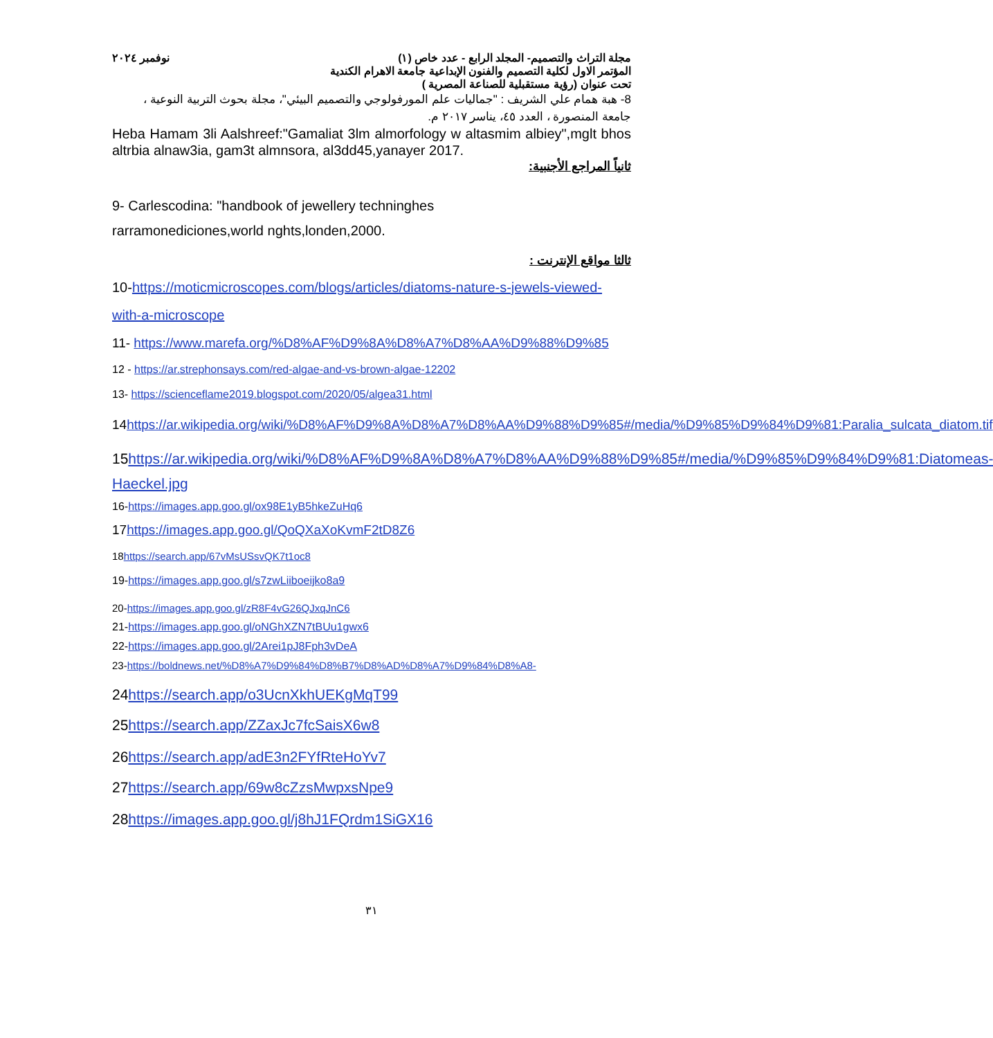مجلة التراث والتصميم- المجلد الرابع - عدد خاص (١)
المؤتمر الاول لكلية التصميم والفنون الإبداعية جامعة الاهرام الكندية
تحت عنوان (رؤية مستقبلية للصناعة المصرية )
نوفمبر ٢٠٢٤
8- هبة همام علي الشريف : "جماليات علم المورفولوجي والتصميم البيئي"، مجلة بحوث التربية النوعية ، جامعة المنصورة ، العدد ٤٥، يناسر ٢٠١٧ م.
Heba Hamam 3li Aalshreef:"Gamaliat 3lm almorfology w altasmim albiey",mglt bhos altrbia alnaw3ia, gam3t almnsora, al3dd45,yanayer 2017.
ثانياً المراجع الأجنبية:
9- Carlescodina: "handbook of jewellery techninghes
rarramonediciones,world nghts,londen,2000.
ثالثا مواقع الإنترنت :
10-https://moticmicroscopes.com/blogs/articles/diatoms-nature-s-jewels-viewed-with-a-microscope
11- https://www.marefa.org/%D8%AF%D9%8A%D8%A7%D8%AA%D9%88%D9%85
12 - https://ar.strephonsays.com/red-algae-and-vs-brown-algae-12202
13- https://scienceflame2019.blogspot.com/2020/05/algea31.html
14https://ar.wikipedia.org/wiki/%D8%AF%D9%8A%D8%A7%D8%AA%D9%88%D9%85#/media/%D9%85%D9%84%D9%81:Paralia_sulcata_diatom.tif
15https://ar.wikipedia.org/wiki/%D8%AF%D9%8A%D8%A7%D8%AA%D9%88%D9%85#/media/%D9%85%D9%84%D9%81:Diatomeas-Haeckel.jpg
16-https://images.app.goo.gl/ox98E1yB5hkeZuHq6
17https://images.app.goo.gl/QoQXaXoKvmF2tD8Z6
18https://search.app/67vMsUSsvQK7t1oc8
19-https://images.app.goo.gl/s7zwLiiboeijko8a9
20-https://images.app.goo.gl/zR8F4vG26QJxqJnC6
21-https://images.app.goo.gl/oNGhXZN7tBUu1gwx6
22-https://images.app.goo.gl/2Arei1pJ8Fph3vDeA
23-https://boldnews.net/%D8%A7%D9%84%D8%B7%D8%AD%D8%A7%D9%84%D8%A8-
24https://search.app/o3UcnXkhUEKgMqT99
25https://search.app/ZZaxJc7fcSaisX6w8
26https://search.app/adE3n2FYfRteHoYv7
27https://search.app/69w8cZzsMwpxsNpe9
28https://images.app.goo.gl/j8hJ1FQrdm1SiGX16
٣١